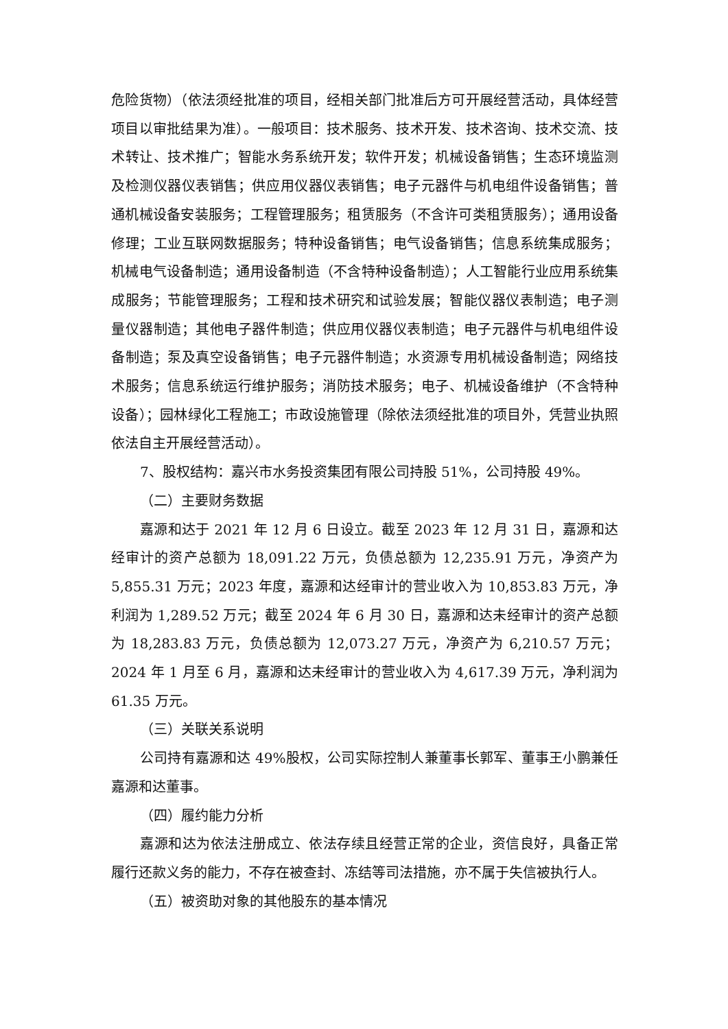危险货物）（依法须经批准的项目，经相关部门批准后方可开展经营活动，具体经营项目以审批结果为准）。一般项目：技术服务、技术开发、技术咨询、技术交流、技术转让、技术推广；智能水务系统开发；软件开发；机械设备销售；生态环境监测及检测仪器仪表销售；供应用仪器仪表销售；电子元器件与机电组件设备销售；普通机械设备安装服务；工程管理服务；租赁服务（不含许可类租赁服务）；通用设备修理；工业互联网数据服务；特种设备销售；电气设备销售；信息系统集成服务；机械电气设备制造；通用设备制造（不含特种设备制造）；人工智能行业应用系统集成服务；节能管理服务；工程和技术研究和试验发展；智能仪器仪表制造；电子测量仪器制造；其他电子器件制造；供应用仪器仪表制造；电子元器件与机电组件设备制造；泵及真空设备销售；电子元器件制造；水资源专用机械设备制造；网络技术服务；信息系统运行维护服务；消防技术服务；电子、机械设备维护（不含特种设备）；园林绿化工程施工；市政设施管理（除依法须经批准的项目外，凭营业执照依法自主开展经营活动）。
7、股权结构：嘉兴市水务投资集团有限公司持股 51%，公司持股 49%。
（二）主要财务数据
嘉源和达于 2021 年 12 月 6 日设立。截至 2023 年 12 月 31 日，嘉源和达经审计的资产总额为 18,091.22 万元，负债总额为 12,235.91 万元，净资产为 5,855.31 万元；2023 年度，嘉源和达经审计的营业收入为 10,853.83 万元，净利润为 1,289.52 万元；截至 2024 年 6 月 30 日，嘉源和达未经审计的资产总额为 18,283.83 万元，负债总额为 12,073.27 万元，净资产为 6,210.57 万元；2024 年 1 月至 6 月，嘉源和达未经审计的营业收入为 4,617.39 万元，净利润为 61.35 万元。
（三）关联关系说明
公司持有嘉源和达 49%股权，公司实际控制人兼董事长郭军、董事王小鹏兼任嘉源和达董事。
（四）履约能力分析
嘉源和达为依法注册成立、依法存续且经营正常的企业，资信良好，具备正常履行还款义务的能力，不存在被查封、冻结等司法措施，亦不属于失信被执行人。
（五）被资助对象的其他股东的基本情况